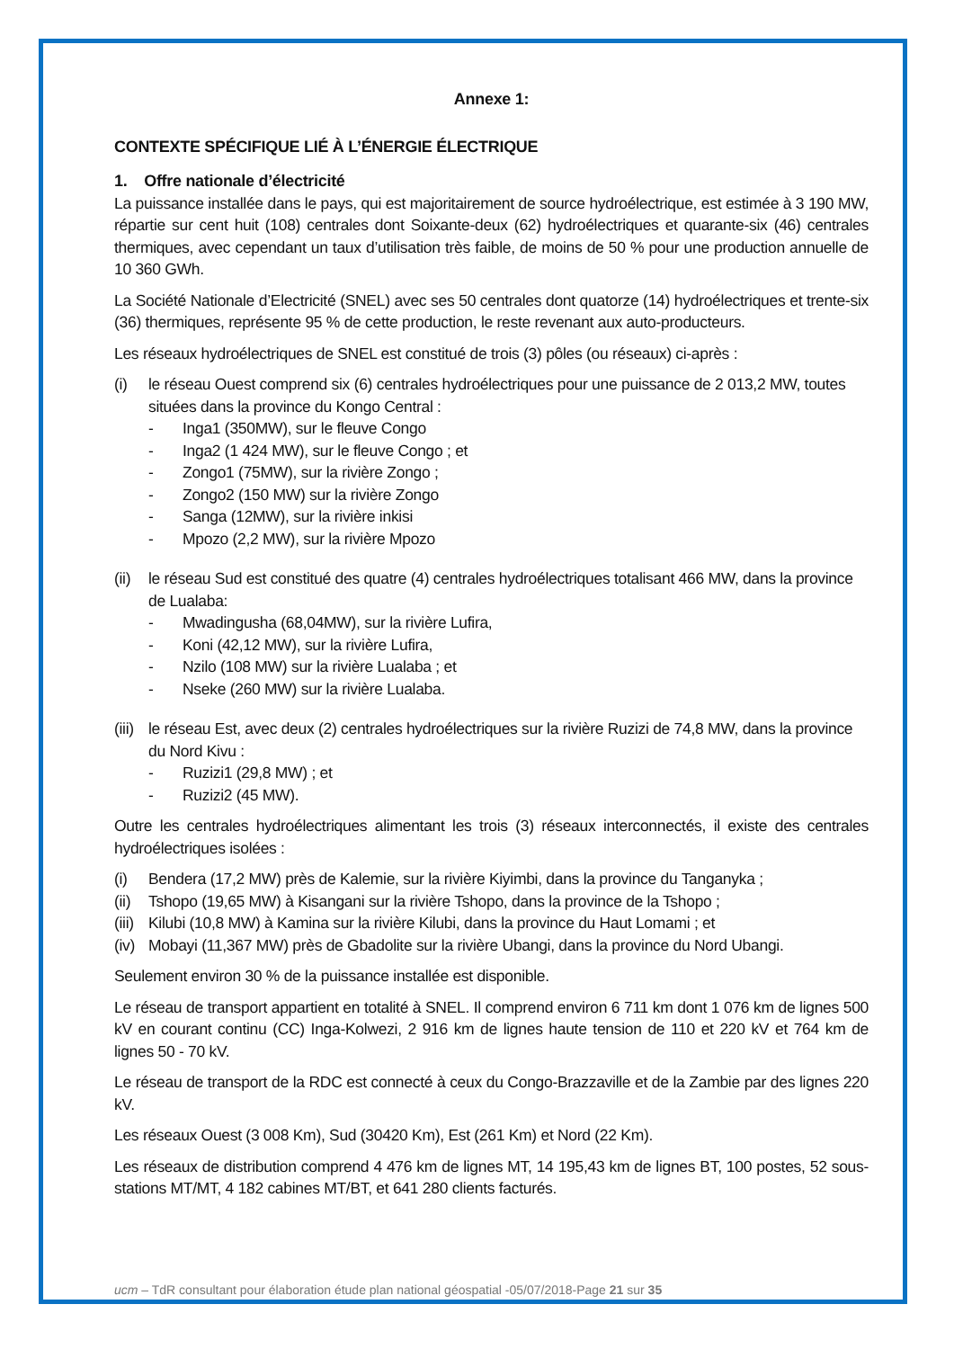Annexe 1:
CONTEXTE SPÉCIFIQUE LIÉ À L’ÉNERGIE ÉLECTRIQUE
1. Offre nationale d’électricité
La puissance installée dans le pays, qui est majoritairement de source hydroélectrique, est estimée à 3 190 MW, répartie sur cent huit (108) centrales dont Soixante-deux (62) hydroélectriques et quarante-six (46) centrales thermiques, avec cependant un taux d’utilisation très faible, de moins de 50 % pour une production annuelle de 10 360 GWh.
La Société Nationale d’Electricité (SNEL) avec ses 50 centrales dont quatorze (14) hydroélectriques et trente-six (36) thermiques, représente 95 % de cette production, le reste revenant aux auto-producteurs.
Les réseaux hydroélectriques de SNEL est constitué de trois (3) pôles (ou réseaux) ci-après :
(i) le réseau Ouest comprend six (6) centrales hydroélectriques pour une puissance de 2 013,2 MW, toutes situées dans la province du Kongo Central :
- Inga1 (350MW), sur le fleuve Congo
- Inga2 (1 424 MW), sur le fleuve Congo ; et
- Zongo1 (75MW), sur la rivière Zongo ;
- Zongo2 (150 MW) sur la rivière Zongo
- Sanga (12MW), sur la rivière inkisi
- Mpozo (2,2 MW), sur la rivière Mpozo
(ii) le réseau Sud est constitué des quatre (4) centrales hydroélectriques totalisant 466 MW, dans la province de Lualaba:
- Mwadingusha (68,04MW), sur la rivière Lufira,
- Koni (42,12 MW), sur la rivière Lufira,
- Nzilo (108 MW) sur la rivière Lualaba ; et
- Nseke (260 MW) sur la rivière Lualaba.
(iii) le réseau Est, avec deux (2) centrales hydroélectriques sur la rivière Ruzizi de 74,8 MW, dans la province du Nord Kivu :
- Ruzizi1 (29,8 MW) ; et
- Ruzizi2 (45 MW).
Outre les centrales hydroélectriques alimentant les trois (3) réseaux interconnectés, il existe des centrales hydroélectriques isolées :
(i) Bendera (17,2 MW) près de Kalemie, sur la rivière Kiyimbi, dans la province du Tanganyka ;
(ii) Tshopo (19,65 MW) à Kisangani sur la rivière Tshopo, dans la province de la Tshopo ;
(iii) Kilubi (10,8 MW) à Kamina sur la rivière Kilubi, dans la province du Haut Lomami ; et
(iv) Mobayi (11,367 MW) près de Gbadolite sur la rivière Ubangi, dans la province du Nord Ubangi.
Seulement environ 30 % de la puissance installée est disponible.
Le réseau de transport appartient en totalité à SNEL. Il comprend environ 6 711 km dont 1 076 km de lignes 500 kV en courant continu (CC) Inga-Kolwezi, 2 916 km de lignes haute tension de 110 et 220 kV et 764 km de lignes 50 - 70 kV.
Le réseau de transport de la RDC est connecté à ceux du Congo-Brazzaville et de la Zambie par des lignes 220 kV.
Les réseaux Ouest (3 008 Km), Sud (30420 Km), Est (261 Km) et Nord (22 Km).
Les réseaux de distribution comprend 4 476 km de lignes MT, 14 195,43 km de lignes BT, 100 postes, 52 sous-stations MT/MT, 4 182 cabines MT/BT, et 641 280 clients facturés.
ucm – TdR consultant pour élaboration étude plan national géospatial -05/07/2018-Page 21 sur 35